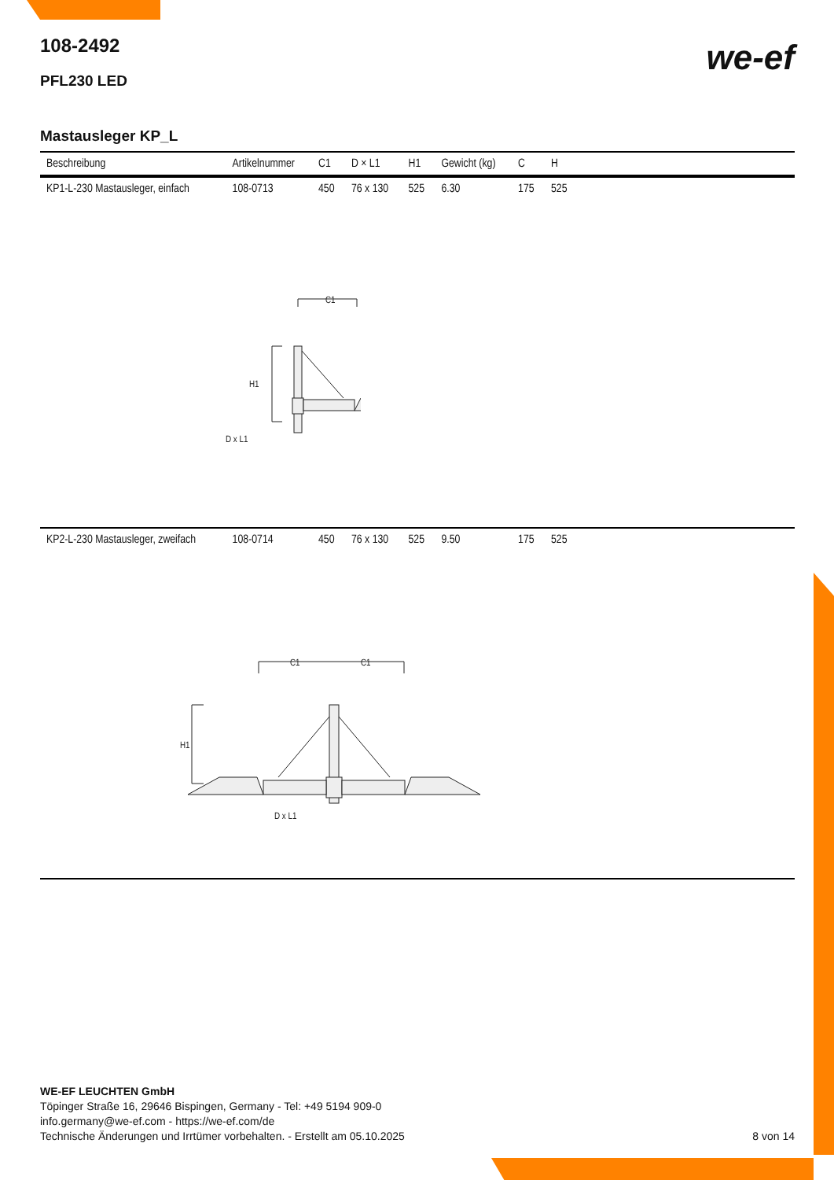we-ef
108-2492
PFL230 LED
Mastausleger KP_L
| Beschreibung | Artikelnummer | C1 | D × L1 | H1 | Gewicht (kg) | C | H | |
| --- | --- | --- | --- | --- | --- | --- | --- | --- |
| KP1-L-230 Mastausleger, einfach | 108-0713 | 450 | 76 x 130 | 525 | 6.30 | 175 | 525 | |
| H1 C1 D x L1 | | | | | | | | |
| KP2-L-230 Mastausleger, zweifach | 108-0714 | 450 | 76 x 130 | 525 | 9.50 | 175 | 525 | |
| H1 C1 C1 D x L1 | | | | | | | | |
WE-EF LEUCHTEN GmbH
Töpinger Straße 16, 29646 Bispingen, Germany - Tel: +49 5194 909-0
info.germany@we-ef.com - https://we-ef.com/de
Technische Änderungen und Irrtümer vorbehalten. - Erstellt am 05.10.2025 8 von 14